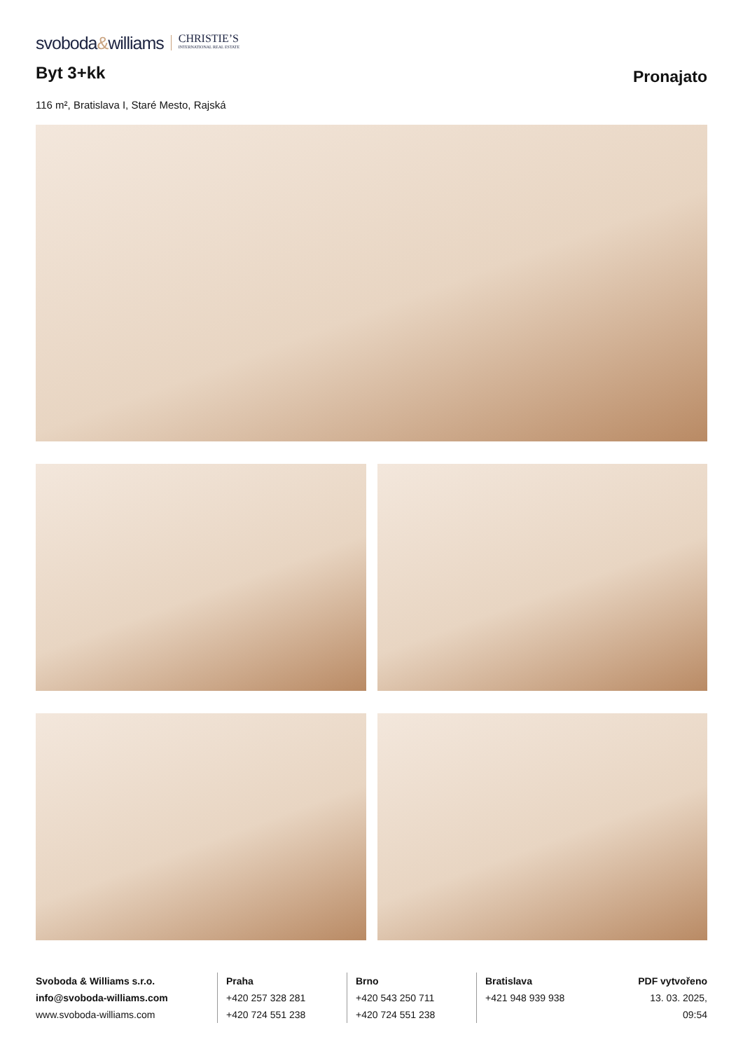svoboda&williams CHRISTIE’S
INTERNATIONAL REAL ESTATE
Byt 3+kk
Pronajato
116 m², Bratislava I, Staré Mesto, Rajská
Svoboda & Williams s.r.o.
info@svoboda-williams.com
www.svoboda-williams.com
Praha
+420 257 328 281
+420 724 551 238
Brno
+420 543 250 711
+420 724 551 238
Bratislava
+421 948 939 938
PDF vytvořeno
13. 03. 2025, 09:54